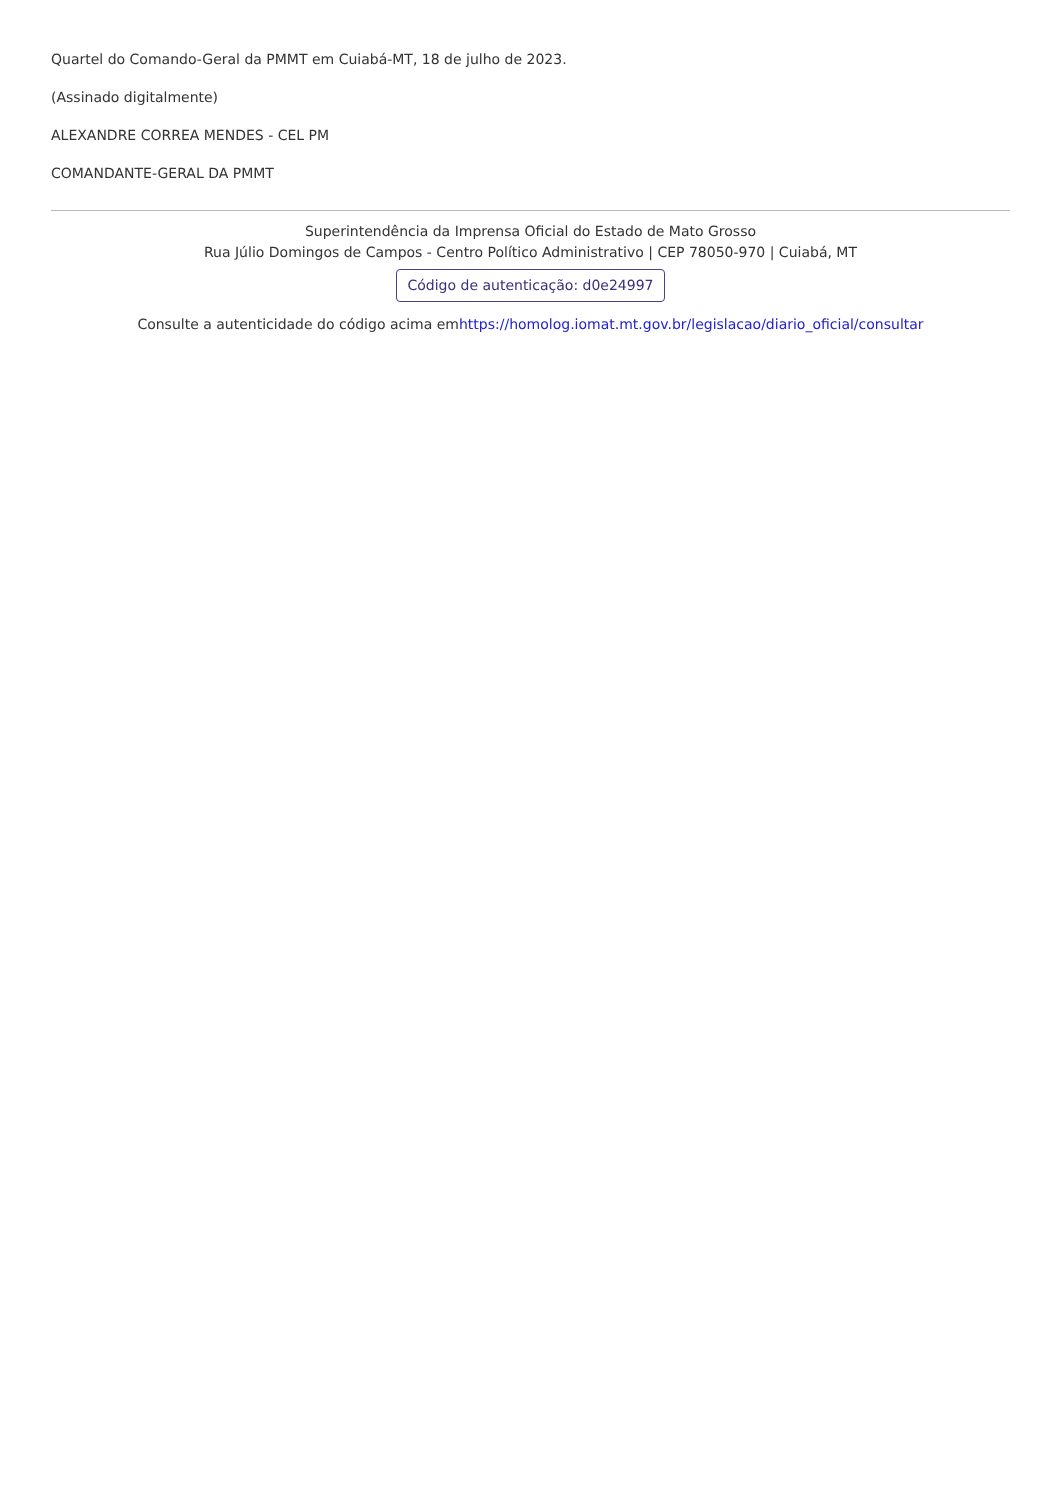Quartel do Comando-Geral da PMMT em Cuiabá-MT, 18 de julho de 2023.
(Assinado digitalmente)
ALEXANDRE CORREA MENDES - CEL PM
COMANDANTE-GERAL DA PMMT
Superintendência da Imprensa Oficial do Estado de Mato Grosso
Rua Júlio Domingos de Campos - Centro Político Administrativo | CEP 78050-970 | Cuiabá, MT
Código de autenticação: d0e24997
Consulte a autenticidade do código acima emhttps://homolog.iomat.mt.gov.br/legislacao/diario_oficial/consultar